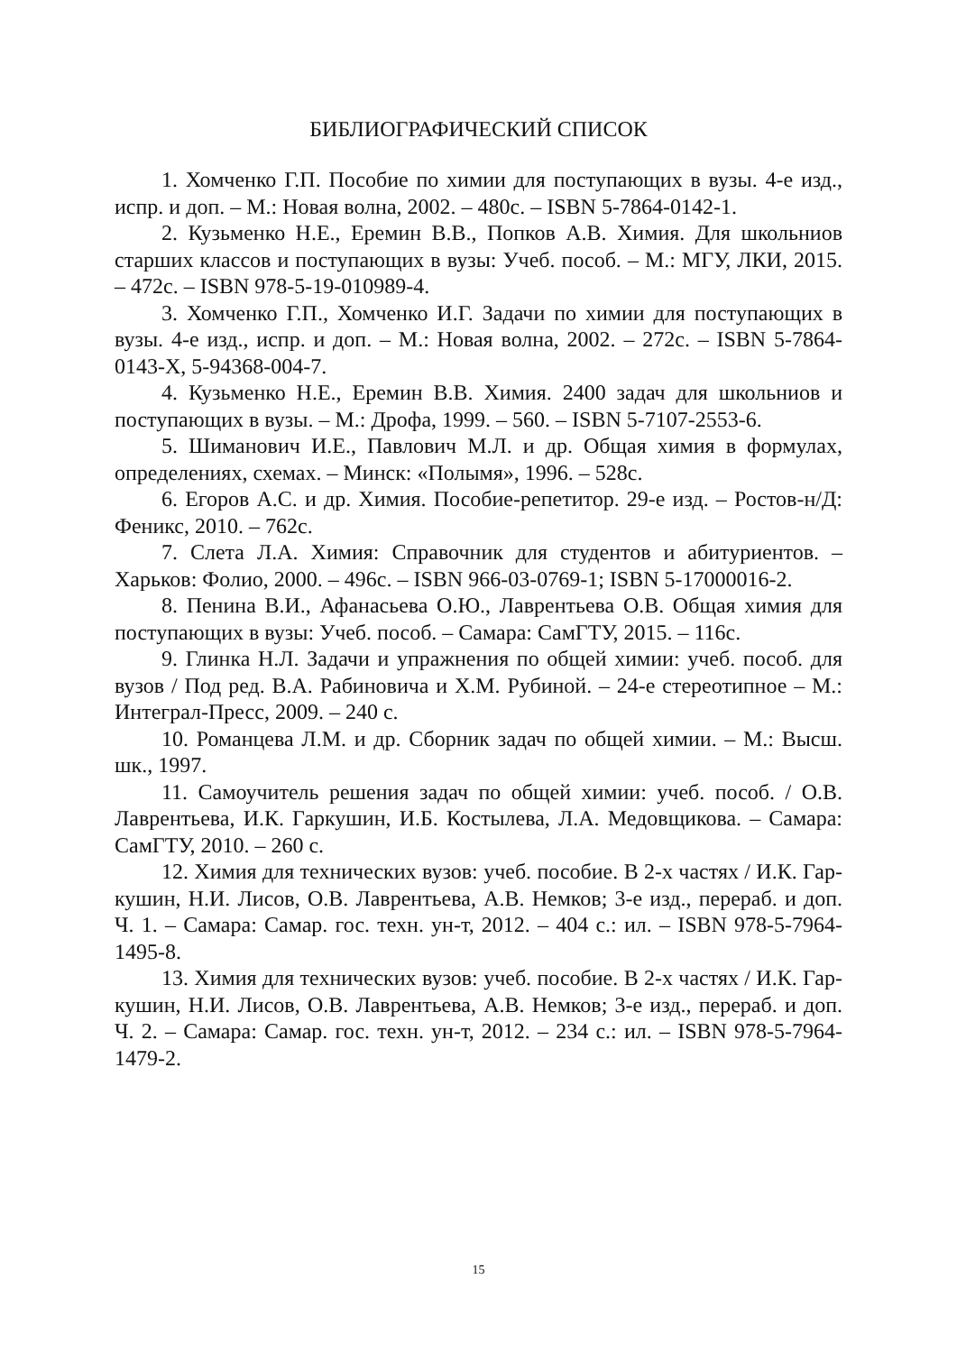БИБЛИОГРАФИЧЕСКИЙ СПИСОК
1. Хомченко Г.П. Пособие по химии для поступающих в вузы. 4-е изд., испр. и доп. – М.: Новая волна, 2002. – 480с. – ISBN 5-7864-0142-1.
2. Кузьменко Н.Е., Еремин В.В., Попков А.В. Химия. Для школьниов старших классов и поступающих в вузы: Учеб. пособ. – М.: МГУ, ЛКИ, 2015. – 472с. – ISBN 978-5-19-010989-4.
3. Хомченко Г.П., Хомченко И.Г. Задачи по химии для поступающих в вузы. 4-е изд., испр. и доп. – М.: Новая волна, 2002. – 272с. – ISBN 5-7864-0143-X, 5-94368-004-7.
4. Кузьменко Н.Е., Еремин В.В. Химия. 2400 задач для школьниов и поступающих в вузы. – М.: Дрофа, 1999. – 560. – ISBN 5-7107-2553-6.
5. Шиманович И.Е., Павлович М.Л. и др. Общая химия в формулах, определениях, схемах. – Минск: «Полымя», 1996. – 528с.
6. Егоров А.С. и др. Химия. Пособие-репетитор. 29-е изд. – Ростов-н/Д: Феникс, 2010. – 762с.
7. Слета Л.А. Химия: Справочник для студентов и абитуриентов. – Харьков: Фолио, 2000. – 496с. – ISBN 966-03-0769-1; ISBN 5-17000016-2.
8. Пенина В.И., Афанасьева О.Ю., Лаврентьева О.В. Общая химия для поступающих в вузы: Учеб. пособ. – Самара: СамГТУ, 2015. – 116с.
9. Глинка Н.Л. Задачи и упражнения по общей химии: учеб. пособ. для вузов / Под ред. В.А. Рабиновича и Х.М. Рубиной. – 24-е стереотипное – М.: Интеграл-Пресс, 2009. – 240 с.
10. Романцева Л.М. и др. Сборник задач по общей химии. – М.: Высш. шк., 1997.
11. Самоучитель решения задач по общей химии: учеб. пособ. / О.В. Лаврентьева, И.К. Гаркушин, И.Б. Костылева, Л.А. Медовщикова. – Самара: СамГТУ, 2010. – 260 с.
12. Химия для технических вузов: учеб. пособие. В 2-х частях / И.К. Гар-кушин, Н.И. Лисов, О.В. Лаврентьева, А.В. Немков; 3-е изд., перераб. и доп. Ч. 1. – Самара: Самар. гос. техн. ун-т, 2012. – 404 с.: ил. – ISBN 978-5-7964-1495-8.
13. Химия для технических вузов: учеб. пособие. В 2-х частях / И.К. Гар-кушин, Н.И. Лисов, О.В. Лаврентьева, А.В. Немков; 3-е изд., перераб. и доп. Ч. 2. – Самара: Самар. гос. техн. ун-т, 2012. – 234 с.: ил. – ISBN 978-5-7964-1479-2.
15